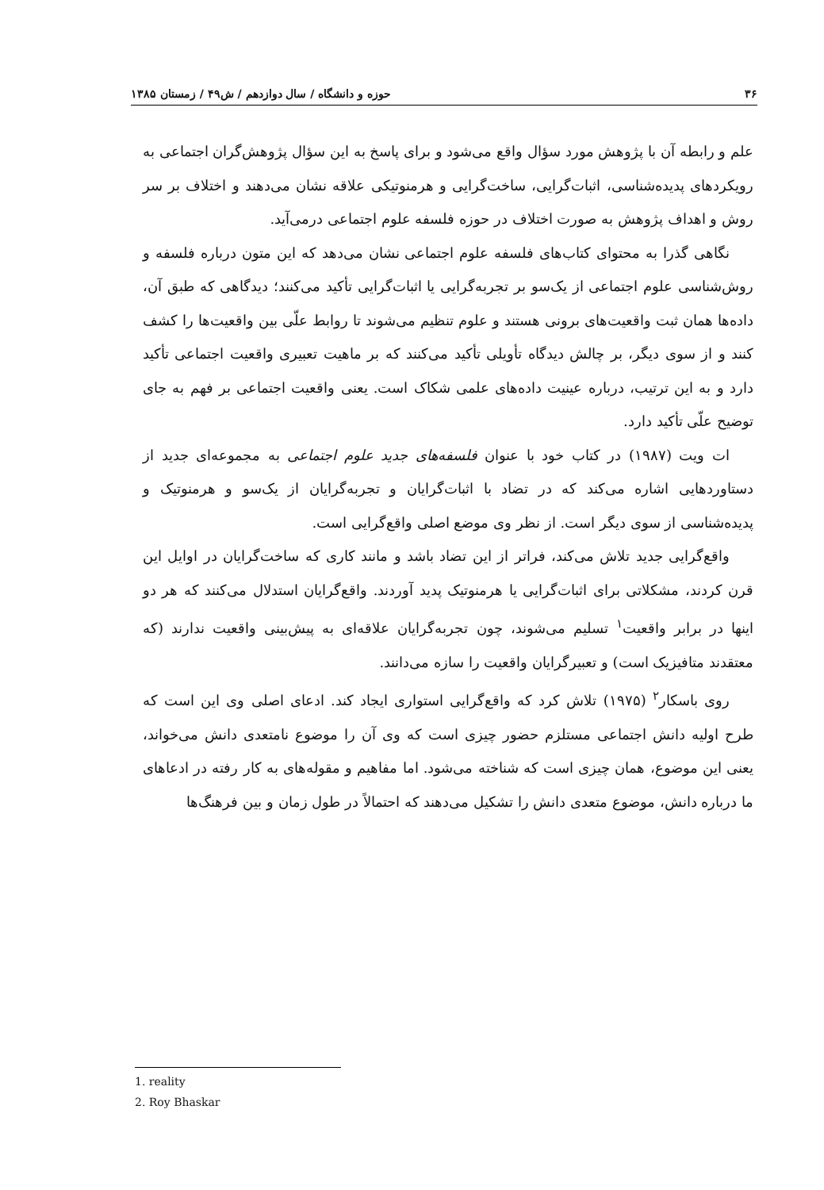۳۶ حوزه و دانشگاه / سال دوازدهم / ش۴۹ / زمستان ۱۳۸۵
علم و رابطه آن با پژوهش مورد سؤال واقع می‌شود و برای پاسخ به این سؤال پژوهش‌گران اجتماعی به رویکردهای پدیده‌شناسی، اثبات‌گرایی، ساخت‌گرایی و هرمنوتیکی علاقه نشان می‌دهند و اختلاف بر سر روش و اهداف پژوهش به صورت اختلاف در حوزه فلسفه علوم اجتماعی درمی‌آید.
نگاهی گذرا به محتوای کتاب‌های فلسفه علوم اجتماعی نشان می‌دهد که این متون درباره فلسفه و روش‌شناسی علوم اجتماعی از یک‌سو بر تجربه‌گرایی یا اثبات‌گرایی تأکید می‌کنند؛ دیدگاهی که طبق آن، داده‌ها همان ثبت واقعیت‌های برونی هستند و علوم تنظیم می‌شوند تا روابط علّی بین واقعیت‌ها را کشف کنند و از سوی دیگر، بر چالش دیدگاه تأویلی تأکید می‌کنند که بر ماهیت تعبیری واقعیت اجتماعی تأکید دارد و به این ترتیب، درباره عینیت داده‌های علمی شکاک است. یعنی واقعیت اجتماعی بر فهم به جای توضیح علّی تأکید دارد.
ات ویت (۱۹۸۷) در کتاب خود با عنوان فلسفه‌های جدید علوم اجتماعی به مجموعه‌ای جدید از دستاوردهایی اشاره می‌کند که در تضاد با اثبات‌گرایان و تجربه‌گرایان از یک‌سو و هرمنوتیک و پدیده‌شناسی از سوی دیگر است. از نظر وی موضع اصلی واقع‌گرایی است.
واقع‌گرایی جدید تلاش می‌کند، فراتر از این تضاد باشد و مانند کاری که ساخت‌گرایان در اوایل این قرن کردند، مشکلاتی برای اثبات‌گرایی یا هرمنوتیک پدید آوردند. واقع‌گرایان استدلال می‌کنند که هر دو اینها در برابر واقعیت<sup>۱</sup> تسلیم می‌شوند، چون تجربه‌گرایان علاقه‌ای به پیش‌بینی واقعیت ندارند (که معتقدند متافیزیک است) و تعبیرگرایان واقعیت را سازه می‌دانند.
روی باسکار<sup>۲</sup> (۱۹۷۵) تلاش کرد که واقع‌گرایی استواری ایجاد کند. ادعای اصلی وی این است که طرح اولیه دانش اجتماعی مستلزم حضور چیزی است که وی آن را موضوع نامتعدی دانش می‌خواند، یعنی این موضوع، همان چیزی است که شناخته می‌شود. اما مفاهیم و مقوله‌های به کار رفته در ادعاهای ما درباره دانش، موضوع متعدی دانش را تشکیل می‌دهند که احتمالاً در طول زمان و بین فرهنگ‌ها
1. reality
2. Roy Bhaskar